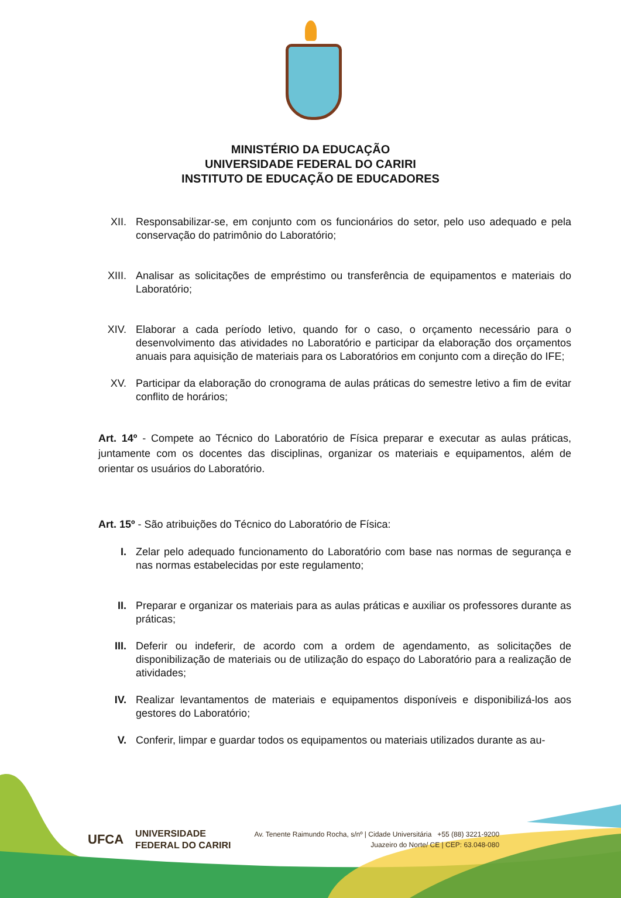MINISTÉRIO DA EDUCAÇÃO
UNIVERSIDADE FEDERAL DO CARIRI
INSTITUTO DE EDUCAÇÃO DE EDUCADORES
XII. Responsabilizar-se, em conjunto com os funcionários do setor, pelo uso adequado e pela conservação do patrimônio do Laboratório;
XIII. Analisar as solicitações de empréstimo ou transferência de equipamentos e materiais do Laboratório;
XIV. Elaborar a cada período letivo, quando for o caso, o orçamento necessário para o desenvolvimento das atividades no Laboratório e participar da elaboração dos orçamentos anuais para aquisição de materiais para os Laboratórios em conjunto com a direção do IFE;
XV. Participar da elaboração do cronograma de aulas práticas do semestre letivo a fim de evitar conflito de horários;
Art. 14º - Compete ao Técnico do Laboratório de Física preparar e executar as aulas práticas, juntamente com os docentes das disciplinas, organizar os materiais e equipamentos, além de orientar os usuários do Laboratório.
Art. 15º - São atribuições do Técnico do Laboratório de Física:
I. Zelar pelo adequado funcionamento do Laboratório com base nas normas de segurança e nas normas estabelecidas por este regulamento;
II. Preparar e organizar os materiais para as aulas práticas e auxiliar os professores durante as práticas;
III. Deferir ou indeferir, de acordo com a ordem de agendamento, as solicitações de disponibilização de materiais ou de utilização do espaço do Laboratório para a realização de atividades;
IV. Realizar levantamentos de materiais e equipamentos disponíveis e disponibilizá-los aos gestores do Laboratório;
V. Conferir, limpar e guardar todos os equipamentos ou materiais utilizados durante as au-
UFCA UNIVERSIDADE
FEDERAL DO CARIRI Av. Tenente Raimundo Rocha, s/nº | Cidade Universitária +55 (88) 3221-9200
Juazeiro do Norte/ CE | CEP: 63.048-080